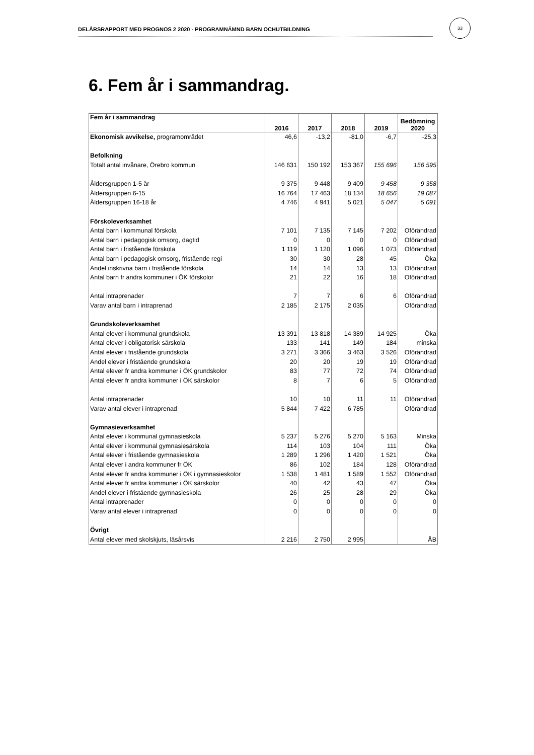DELÅRSRAPPORT MED PROGNOS 2 2020 - PROGRAMNÄMND BARN OCHUTBILDNING
33
6. Fem år i sammandrag.
| Fem år i sammandrag | 2016 | 2017 | 2018 | 2019 | Bedömning 2020 |
| --- | --- | --- | --- | --- | --- |
| Ekonomisk avvikelse, programområdet | 46,6 | -13,2 | -81,0 | -6,7 | -25,3 |
| Befolkning | | | | | |
| Totalt antal invånare, Örebro kommun | 146 631 | 150 192 | 153 367 | 155 696 | 156 595 |
| Åldersgruppen 1-5 år | 9 375 | 9 448 | 9 409 | 9 458 | 9 358 |
| Åldersgruppen 6-15 | 16 764 | 17 463 | 18 134 | 18 656 | 19 087 |
| Åldersgruppen 16-18 år | 4 746 | 4 941 | 5 021 | 5 047 | 5 091 |
| Förskoleverksamhet | | | | | |
| Antal barn i kommunal förskola | 7 101 | 7 135 | 7 145 | 7 202 | Oförändrad |
| Antal barn i pedagogisk omsorg, dagtid | 0 | 0 | 0 | 0 | Oförändrad |
| Antal barn i fristående förskola | 1 119 | 1 120 | 1 096 | 1 073 | Oförändrad |
| Antal barn i pedagogisk omsorg, fristående regi | 30 | 30 | 28 | 45 | Öka |
| Andel inskrivna barn i fristående förskola | 14 | 14 | 13 | 13 | Oförändrad |
| Antal barn fr andra kommuner i ÖK förskolor | 21 | 22 | 16 | 18 | Oförändrad |
| Antal intraprenader | 7 | 7 | 6 | 6 | Oförändrad |
| Varav antal barn i intraprenad | 2 185 | 2 175 | 2 035 | | Oförändrad |
| Grundskoleverksamhet | | | | | |
| Antal elever i kommunal grundskola | 13 391 | 13 818 | 14 389 | 14 925 | Öka |
| Antal elever i obligatorisk särskola | 133 | 141 | 149 | 184 | minska |
| Antal elever i fristående grundskola | 3 271 | 3 366 | 3 463 | 3 526 | Oförändrad |
| Andel elever i fristående grundskola | 20 | 20 | 19 | 19 | Oförändrad |
| Antal elever fr andra kommuner i ÖK grundskolor | 83 | 77 | 72 | 74 | Oförändrad |
| Antal elever fr andra kommuner i ÖK särskolor | 8 | 7 | 6 | 5 | Oförändrad |
| Antal intraprenader | 10 | 10 | 11 | 11 | Oförändrad |
| Varav antal elever i intraprenad | 5 844 | 7 422 | 6 785 | | Oförändrad |
| Gymnasieverksamhet | | | | | |
| Antal elever i kommunal gymnasieskola | 5 237 | 5 276 | 5 270 | 5 163 | Minska |
| Antal elever i kommunal gymnasiesärskola | 114 | 103 | 104 | 111 | Öka |
| Antal elever i fristående gymnasieskola | 1 289 | 1 296 | 1 420 | 1 521 | Öka |
| Antal elever i andra kommuner fr ÖK | 86 | 102 | 184 | 128 | Oförändrad |
| Antal elever fr andra kommuner i ÖK i gymnasieskolor | 1 538 | 1 481 | 1 589 | 1 552 | Oförändrad |
| Antal elever fr andra kommuner i ÖK särskolor | 40 | 42 | 43 | 47 | Öka |
| Andel elever i fristående gymnasieskola | 26 | 25 | 28 | 29 | Öka |
| Antal intraprenader | 0 | 0 | 0 | 0 | 0 |
| Varav antal elever i intraprenad | 0 | 0 | 0 | 0 | 0 |
| Övrigt | | | | | |
| Antal elever med skolskjuts, läsårsvis | 2 216 | 2 750 | 2 995 | | ÅB |